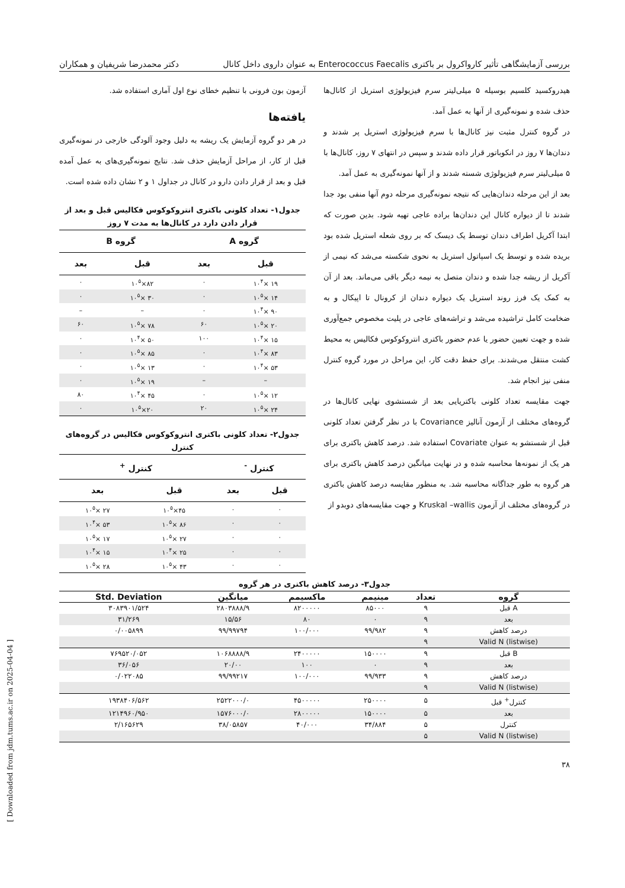بررسی آزمایشگاهی تأثیر کارواکرول بر باکتری Enterococcus Faecalis به عنوان داروی داخل کانال دکتر محمدرضا شریفیان و همکاران
هیدروکسید کلسیم بوسیله ۵ میلی‌لیتر سرم فیزیولوژی استریل از کانال‌ها حذف شده و نمونه‌گیری از آنها به عمل آمد.
در گروه کنترل مثبت نیز کانال‌ها با سرم فیزیولوژی استریل پر شدند و دندان‌ها ۷ روز در انکوباتور قرار داده شدند و سپس در انتهای ۷ روز، کانال‌ها با ۵ میلی‌لیتر سرم فیزیولوژی شسته شدند و از آنها نمونه‌گیری به عمل آمد.
بعد از این مرحله دندان‌هایی که نتیجه نمونه‌گیری مرحله دوم آنها منفی بود جدا شدند تا از دیواره کانال این دندان‌ها براده عاجی تهیه شود. بدین صورت که ابتدا آکریل اطراف دندان توسط یک دیسک که بر روی شعله استریل شده بود بریده شده و توسط یک اسپاتول استریل به نحوی شکسته می‌شد که نیمی از آکریل از ریشه جدا شده و دندان متصل به نیمه دیگر باقی می‌ماند. بعد از آن به کمک یک فرز روند استریل یک دیواره دندان از کرونال تا اپیکال و به ضخامت کامل تراشیده می‌شد و تراشه‌های عاجی در پلیت مخصوص جمع‌آوری شده و جهت تعیین حضور یا عدم حضور باکتری انتروکوکوس فکالیس به محیط کشت منتقل می‌شدند. برای حفظ دقت کار، این مراحل در مورد گروه کنترل منفی نیز انجام شد.
جهت مقایسه تعداد کلونی باکتریایی بعد از شستشوی نهایی کانال‌ها در گروه‌های مختلف از آزمون آنالیز Covariance با در نظر گرفتن تعداد کلونی قبل از شستشو به عنوان Covariate استفاده شد. درصد کاهش باکتری برای هر یک از نمونه‌ها محاسبه شده و در نهایت میانگین درصد کاهش باکتری برای هر گروه به طور جداگانه محاسبه شد. به منظور مقایسه درصد کاهش باکتری در گروه‌های مختلف از آزمون Kruskal –wallis و جهت مقایسه‌های دوبدو از
آزمون بون فرونی با تنظیم خطای نوع اول آماری استفاده شد.
یافته‌ها
در هر دو گروه آزمایش یک ریشه به دلیل وجود آلودگی خارجی در نمونه‌گیری قبل از کار، از مراحل آزمایش حذف شد. نتایج نمونه‌گیری‌های به عمل آمده قبل و بعد از قرار دادن دارو در کانال در جداول ۱ و ۲ نشان داده شده است.
جدول۱- تعداد کلونی باکتری انتروکوکوس فکالیس قبل و بعد از قرار دادن دارد در کانال‌ها به مدت ۷ روز
| گروه A | | گروه B | |
| --- | --- | --- | --- |
| قبل | بعد | قبل | بعد |
| ۱۹ ×۱۰<sup>۴</sup> | ۰ | ۸۲×۱۰<sup>۵</sup> | ۰ |
| ۱۴ ×۱۰<sup>۵</sup> | ۰ | ۳۰ ×۱۰<sup>۵</sup> | ۰ |
| ۹۰ ×۱۰<sup>۴</sup> | ۰ | – | – |
| ۲۰ ×۱۰<sup>۵</sup> | ۶۰ | ۷۸ ×۱۰<sup>۵</sup> | ۶۰ |
| ۱۵ ×۱۰<sup>۴</sup> | ۱۰۰ | ۵۰ ×۱۰<sup>۴</sup> | ۰ |
| ۸۳ ×۱۰<sup>۴</sup> | ۰ | ۸۵ ×۱۰<sup>۵</sup> | ۰ |
| ۵۳ ×۱۰<sup>۴</sup> | ۰ | ۱۳ ×۱۰<sup>۵</sup> | ۰ |
| – | – | ۱۹ ×۱۰<sup>۵</sup> | ۰ |
| ۱۲ ×۱۰<sup>۵</sup> | ۰ | ۴۵ ×۱۰<sup>۴</sup> | ۸۰ |
| ۲۴ ×۱۰<sup>۵</sup> | ۲۰ | ۲۰×۱۰<sup>۵</sup> | ۰ |
جدول۲- تعداد کلونی باکتری انتروکوکوس فکالیس در گروه‌های کنترل
| کنترل <sup>-</sup> | | کنترل <sup>+</sup> | |
| --- | --- | --- | --- |
| قبل | بعد | قبل | بعد |
| ۰ | ۰ | ۴۵×۱۰<sup>۵</sup> | ۲۷ ×۱۰<sup>۵</sup> |
| ۰ | ۰ | ۸۶ ×۱۰<sup>۵</sup> | ۵۳ ×۱۰<sup>۴</sup> |
| ۰ | ۰ | ۲۷ ×۱۰<sup>۵</sup> | ۱۷ ×۱۰<sup>۵</sup> |
| ۰ | ۰ | ۲۵ ×۱۰<sup>۴</sup> | ۱۵ ×۱۰<sup>۴</sup> |
| ۰ | ۰ | ۴۳ ×۱۰<sup>۵</sup> | ۲۸ ×۱۰<sup>۵</sup> |
جدول۳- درصد کاهش باکتری در هر گروه
| گروه | تعداد | مینیمم | ماکسیمم | میانگین | Std. Deviation |
| --- | --- | --- | --- | --- | --- |
| A قبل | ۹ | ۸۵۰۰۰ | ۸۲۰۰۰۰۰ | ۲۸۰۳۸۸۸/۹ | ۳۰۸۳۹۰۱/۵۲۴ |
| بعد | ۹ | ۰ | ۸۰ | ۱۵/۵۶ | ۳۱/۲۶۹ |
| درصد کاهش | ۹ | ۹۹/۹۸۲ | ۱۰۰/۰۰۰ | ۹۹/۹۹۷۹۴ | ۰/۰۰۵۸۹۹ |
| Valid N (listwise) | ۹ | | | | |
| B قبل | ۹ | ۱۵۰۰۰۰ | ۲۴۰۰۰۰۰ | ۱۰۶۸۸۸۸/۹ | ۷۶۹۵۲۰/۰۵۲ |
| بعد | ۹ | ۰ | ۱۰۰ | ۲۰/۰۰ | ۳۶/۰۵۶ |
| درصد کاهش | ۹ | ۹۹/۹۳۳ | ۱۰۰/۰۰۰ | ۹۹/۹۹۲۱۷ | ۰/۰۲۲۰۸۵ |
| Valid N (listwise) | ۹ | | | | |
| کنترل<sup>+</sup> قبل | ۵ | ۲۵۰۰۰۰ | ۴۵۰۰۰۰۰ | ۲۵۲۲۰۰۰/۰ | ۱۹۳۸۴۰۶/۵۶۲ |
| بعد | ۵ | ۱۵۰۰۰۰ | ۲۸۰۰۰۰۰ | ۱۵۷۶۰۰۰/۰ | ۱۲۱۴۹۶۰/۹۵۰ |
| کنترل | ۵ | ۳۴/۸۸۴ | ۴۰/۰۰۰ | ۳۸/۰۵۸۵۷ | ۲/۱۶۵۶۲۹ |
| Valid N (listwise) | ۵ | | | | |
۳۸
[ Downloaded from jdm.tums.ac.ir on 2025-04-04 ]